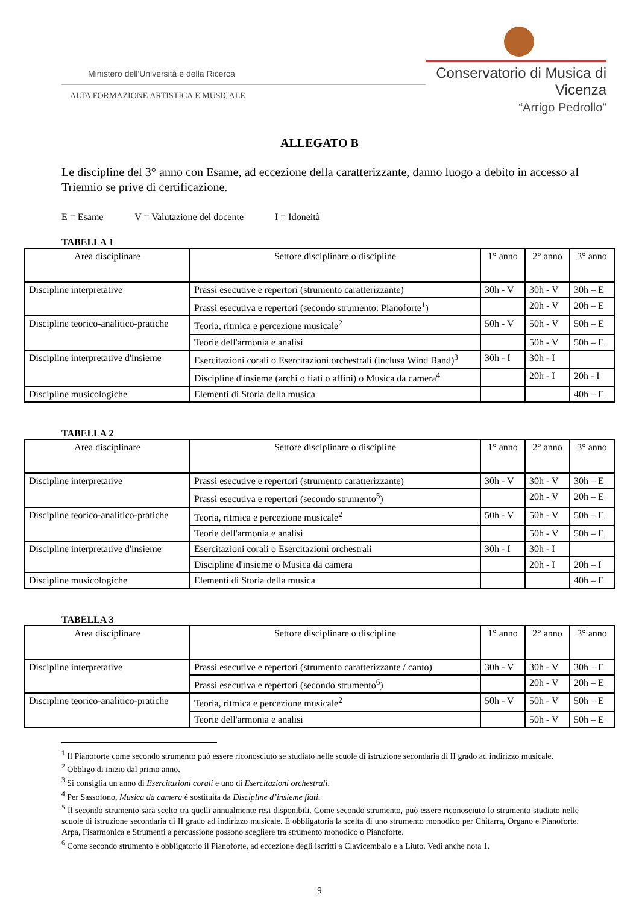Ministero dell'Università e della Ricerca
ALTA FORMAZIONE ARTISTICA E MUSICALE
Conservatorio di Musica di Vicenza
“Arrigo Pedrollo”
ALLEGATO B
Le discipline del 3° anno con Esame, ad eccezione della caratterizzante, danno luogo a debito in accesso al Triennio se prive di certificazione.
E = Esame V = Valutazione del docente I = Idoneità
TABELLA 1
| Area disciplinare | Settore disciplinare o discipline | 1° anno | 2° anno | 3° anno |
| --- | --- | --- | --- | --- |
| Discipline interpretative | Prassi esecutive e repertori (strumento caratterizzante) | 30h - V | 30h - V | 30h – E |
| | Prassi esecutiva e repertori (secondo strumento: Pianoforte<sup>1</sup>) | | 20h - V | 20h – E |
| Discipline teorico-analitico-pratiche | Teoria, ritmica e percezione musicale<sup>2</sup> | 50h - V | 50h - V | 50h – E |
| | Teorie dell'armonia e analisi | | 50h - V | 50h – E |
| Discipline interpretative d'insieme | Esercitazioni corali o Esercitazioni orchestrali (inclusa Wind Band)<sup>3</sup> | 30h - I | 30h - I | |
| | Discipline d'insieme (archi o fiati o affini) o Musica da camera<sup>4</sup> | | 20h - I | 20h - I |
| Discipline musicologiche | Elementi di Storia della musica | | | 40h – E |
TABELLA 2
| Area disciplinare | Settore disciplinare o discipline | 1° anno | 2° anno | 3° anno |
| --- | --- | --- | --- | --- |
| Discipline interpretative | Prassi esecutive e repertori (strumento caratterizzante) | 30h - V | 30h - V | 30h – E |
| | Prassi esecutiva e repertori (secondo strumento<sup>5</sup>) | | 20h - V | 20h – E |
| Discipline teorico-analitico-pratiche | Teoria, ritmica e percezione musicale<sup>2</sup> | 50h - V | 50h - V | 50h – E |
| | Teorie dell'armonia e analisi | | 50h - V | 50h – E |
| Discipline interpretative d'insieme | Esercitazioni corali o Esercitazioni orchestrali | 30h - I | 30h - I | |
| | Discipline d'insieme o Musica da camera | | 20h - I | 20h – I |
| Discipline musicologiche | Elementi di Storia della musica | | | 40h – E |
TABELLA 3
| Area disciplinare | Settore disciplinare o discipline | 1° anno | 2° anno | 3° anno |
| --- | --- | --- | --- | --- |
| Discipline interpretative | Prassi esecutive e repertori (strumento caratterizzante / canto) | 30h - V | 30h - V | 30h – E |
| | Prassi esecutiva e repertori (secondo strumento<sup>6</sup>) | | 20h - V | 20h – E |
| Discipline teorico-analitico-pratiche | Teoria, ritmica e percezione musicale<sup>2</sup> | 50h - V | 50h - V | 50h – E |
| | Teorie dell'armonia e analisi | | 50h - V | 50h – E |
<sup>1</sup> Il Pianoforte come secondo strumento può essere riconosciuto se studiato nelle scuole di istruzione secondaria di II grado ad indirizzo musicale.
<sup>2</sup> Obbligo di inizio dal primo anno.
<sup>3</sup> Si consiglia un anno di Esercitazioni corali e uno di Esercitazioni orchestrali.
<sup>4</sup> Per Sassofono, Musica da camera è sostituita da Discipline d’insieme fiati.
<sup>5</sup> Il secondo strumento sarà scelto tra quelli annualmente resi disponibili. Come secondo strumento, può essere riconosciuto lo strumento studiato nelle scuole di istruzione secondaria di II grado ad indirizzo musicale. È obbligatoria la scelta di uno strumento monodico per Chitarra, Organo e Pianoforte. Arpa, Fisarmonica e Strumenti a percussione possono scegliere tra strumento monodico o Pianoforte.
<sup>6</sup> Come secondo strumento è obbligatorio il Pianoforte, ad eccezione degli iscritti a Clavicembalo e a Liuto. Vedi anche nota 1.
9